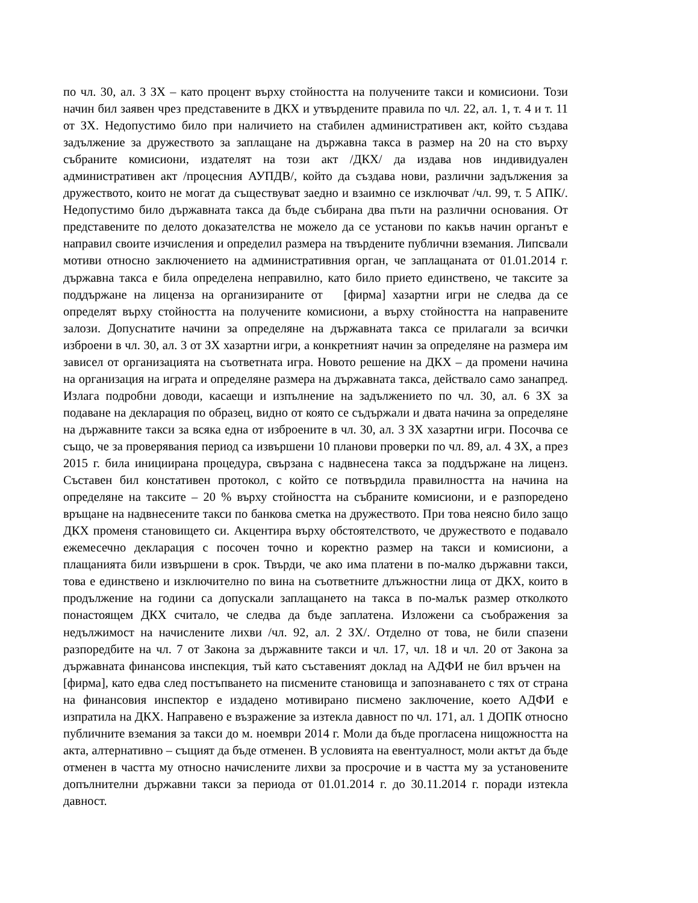по чл. 30, ал. 3 ЗХ – като процент върху стойността на получените такси и комисиони. Този начин бил заявен чрез представените в ДКХ и утвърдените правила по чл. 22, ал. 1, т. 4 и т. 11 от ЗХ. Недопустимо било при наличието на стабилен административен акт, който създава задължение за дружеството за заплащане на държавна такса в размер на 20 на сто върху събраните комисиони, издателят на този акт /ДКХ/ да издава нов индивидуален административен акт /процесния АУПДВ/, който да създава нови, различни задължения за дружеството, които не могат да съществуват заедно и взаимно се изключват /чл. 99, т. 5 АПК/. Недопустимо било държавната такса да бъде събирана два пъти на различни основания. От представените по делото доказателства не можело да се установи по какъв начин органът е направил своите изчисления и определил размера на твърдените публични вземания. Липсвали мотиви относно заключението на административния орган, че заплащаната от 01.01.2014 г. държавна такса е била определена неправилно, като било прието единствено, че таксите за поддържане на лиценза на организираните от [фирма] хазартни игри не следва да се определят върху стойността на получените комисиони, а върху стойността на направените залози. Допуснатите начини за определяне на държавната такса се прилагали за всички изброени в чл. 30, ал. 3 от ЗХ хазартни игри, а конкретният начин за определяне на размера им зависел от организацията на съответната игра. Новото решение на ДКХ – да промени начина на организация на играта и определяне размера на държавната такса, действало само занапред. Излага подробни доводи, касаещи и изпълнение на задължението по чл. 30, ал. 6 ЗХ за подаване на декларация по образец, видно от която се съдържали и двата начина за определяне на държавните такси за всяка една от изброените в чл. 30, ал. 3 ЗХ хазартни игри. Посочва се също, че за проверявания период са извършени 10 планови проверки по чл. 89, ал. 4 ЗХ, а през 2015 г. била инициирана процедура, свързана с надвнесена такса за поддържане на лиценз. Съставен бил констативен протокол, с който се потвърдила правилността на начина на определяне на таксите – 20 % върху стойността на събраните комисиони, и е разпоредено връщане на надвнесените такси по банкова сметка на дружеството. При това неясно било защо ДКХ променя становището си. Акцентира върху обстоятелството, че дружеството е подавало ежемесечно декларация с посочен точно и коректно размер на такси и комисиони, а плащанията били извършени в срок. Твърди, че ако има платени в по-малко държавни такси, това е единствено и изключително по вина на съответните длъжностни лица от ДКХ, които в продължение на години са допускали заплащането на такса в по-малък размер отколкото понастоящем ДКХ считало, че следва да бъде заплатена. Изложени са съображения за недължимост на начислените лихви /чл. 92, ал. 2 ЗХ/. Отделно от това, не били спазени разпоредбите на чл. 7 от Закона за държавните такси и чл. 17, чл. 18 и чл. 20 от Закона за държавната финансова инспекция, тъй като съставеният доклад на АДФИ не бил връчен на [фирма], като едва след постъпването на писмените становища и запознаването с тях от страна на финансовия инспектор е издадено мотивирано писмено заключение, което АДФИ е изпратила на ДКХ. Направено е възражение за изтекла давност по чл. 171, ал. 1 ДОПК относно публичните вземания за такси до м. ноември 2014 г. Моли да бъде прогласена нищожността на акта, алтернативно – същият да бъде отменен. В условията на евентуалност, моли актът да бъде отменен в частта му относно начислените лихви за просрочие и в частта му за установените допълнителни държавни такси за периода от 01.01.2014 г. до 30.11.2014 г. поради изтекла давност.